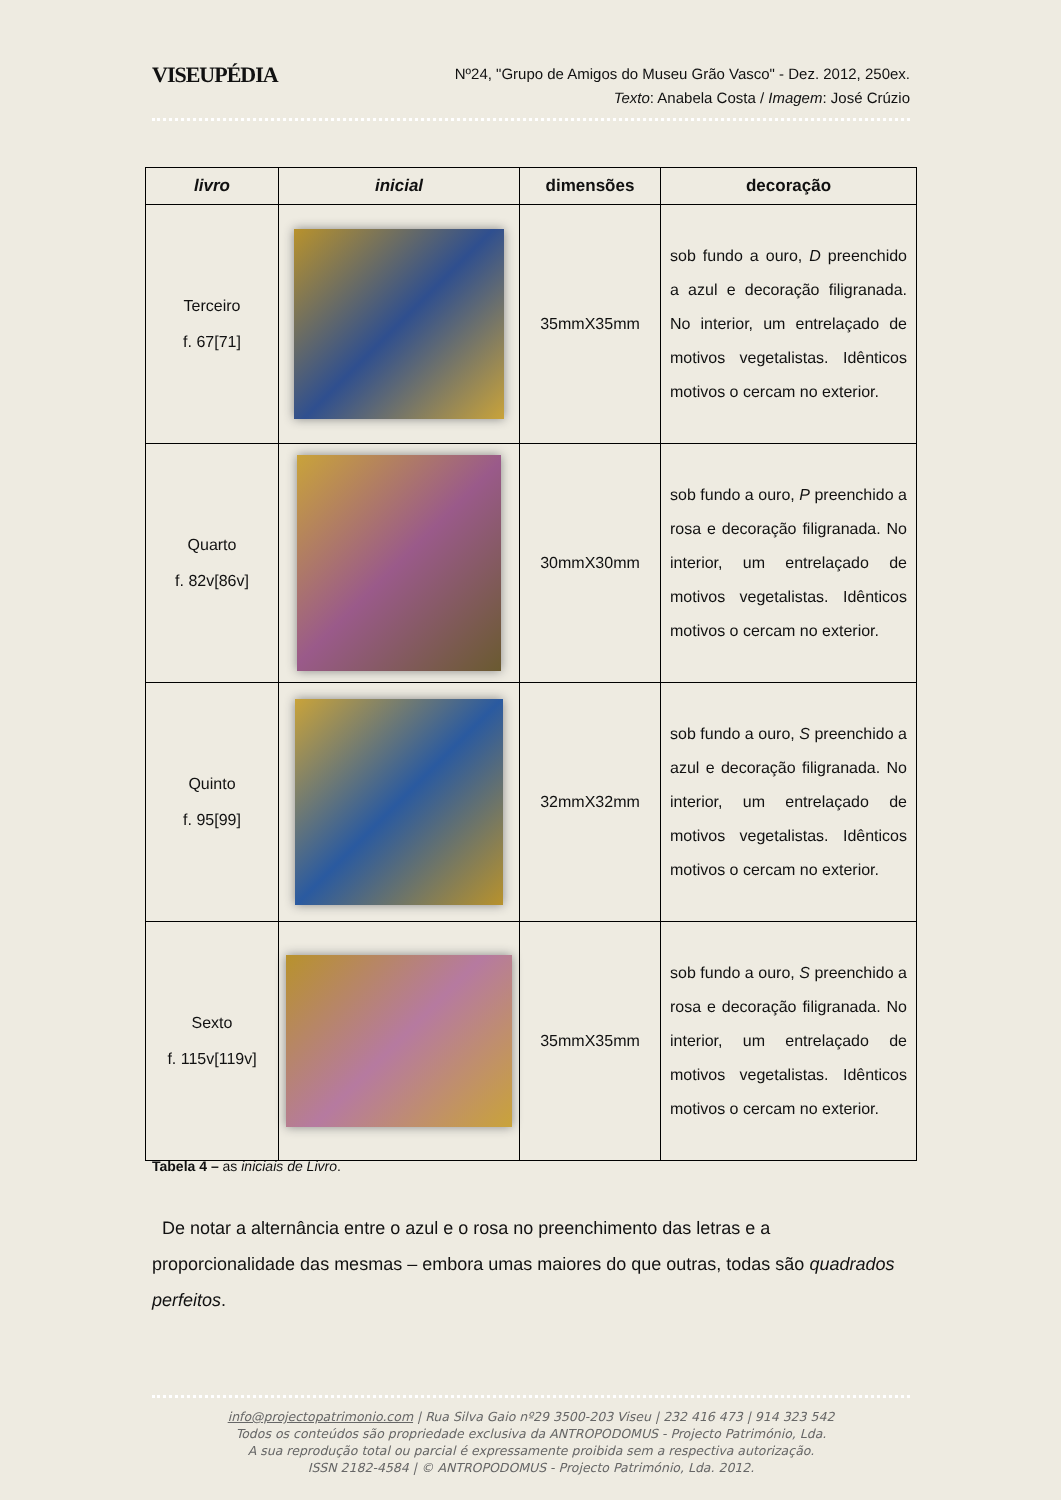VISEUPÉDIA
Nº24, "Grupo de Amigos do Museu Grão Vasco" - Dez. 2012, 250ex.
Texto: Anabela Costa / Imagem: José Crúzio
| livro | inicial | dimensões | decoração |
| --- | --- | --- | --- |
| Terceiro f. 67[71] | | 35mmX35mm | sob fundo a ouro, D preenchido a azul e decoração filigranada. No interior, um entrelaçado de motivos vegetalistas. Idênticos motivos o cercam no exterior. |
| Quarto f. 82v[86v] | | 30mmX30mm | sob fundo a ouro, P preenchido a rosa e decoração filigranada. No interior, um entrelaçado de motivos vegetalistas. Idênticos motivos o cercam no exterior. |
| Quinto f. 95[99] | | 32mmX32mm | sob fundo a ouro, S preenchido a azul e decoração filigranada. No interior, um entrelaçado de motivos vegetalistas. Idênticos motivos o cercam no exterior. |
| Sexto f. 115v[119v] | | 35mmX35mm | sob fundo a ouro, S preenchido a rosa e decoração filigranada. No interior, um entrelaçado de motivos vegetalistas. Idênticos motivos o cercam no exterior. |
Tabela 4 – as iniciais de Livro.
De notar a alternância entre o azul e o rosa no preenchimento das letras e a proporcionalidade das mesmas – embora umas maiores do que outras, todas são quadrados perfeitos.
info@projectopatrimonio.com | Rua Silva Gaio nº29 3500-203 Viseu | 232 416 473 | 914 323 542
Todos os conteúdos são propriedade exclusiva da ANTROPODOMUS - Projecto Património, Lda.
A sua reprodução total ou parcial é expressamente proibida sem a respectiva autorização.
ISSN 2182-4584 | © ANTROPODOMUS - Projecto Património, Lda. 2012.